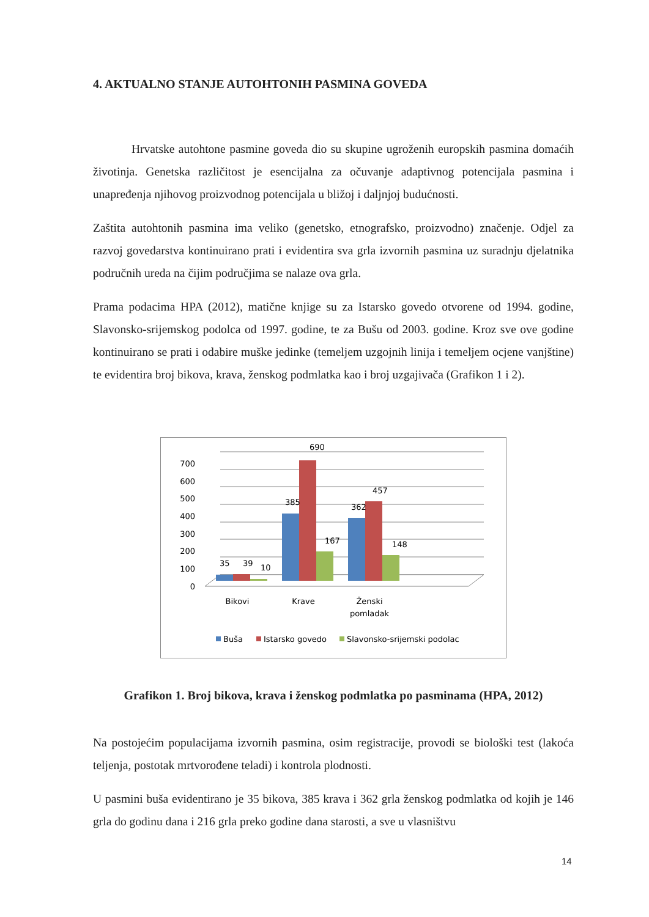4. AKTUALNO STANJE AUTOHTONIH PASMINA GOVEDA
Hrvatske autohtone pasmine goveda dio su skupine ugroženih europskih pasmina domaćih životinja. Genetska različitost je esencijalna za očuvanje adaptivnog potencijala pasmina i unapređenja njihovog proizvodnog potencijala u bližoj i daljnjoj budućnosti.
Zaštita autohtonih pasmina ima veliko (genetsko, etnografsko, proizvodno) značenje. Odjel za razvoj govedarstva kontinuirano prati i evidentira sva grla izvornih pasmina uz suradnju djelatnika područnih ureda na čijim područjima se nalaze ova grla.
Prama podacima HPA (2012), matične knjige su za Istarsko govedo otvorene od 1994. godine, Slavonsko-srijemskog podolca od 1997. godine, te za Bušu od 2003. godine. Kroz sve ove godine kontinuirano se prati i odabire muške jedinke (temeljem uzgojnih linija i temeljem ocjene vanjštine) te evidentira broj bikova, krava, ženskog podmlatka kao i broj uzgajivača (Grafikon 1 i 2).
700
600
500
400
300
200
100
0
35
39
10
385
690
167
362
457
148
Bikovi
Krave
Ženski
pomladak
Buša
Istarsko govedo
Slavonsko-srijemski podolac
Grafikon 1. Broj bikova, krava i ženskog podmlatka po pasminama (HPA, 2012)
Na postojećim populacijama izvornih pasmina, osim registracije, provodi se biološki test (lakoća teljenja, postotak mrtvorođene teladi) i kontrola plodnosti.
U pasmini buša evidentirano je 35 bikova, 385 krava i 362 grla ženskog podmlatka od kojih je 146 grla do godinu dana i 216 grla preko godine dana starosti, a sve u vlasništvu
14